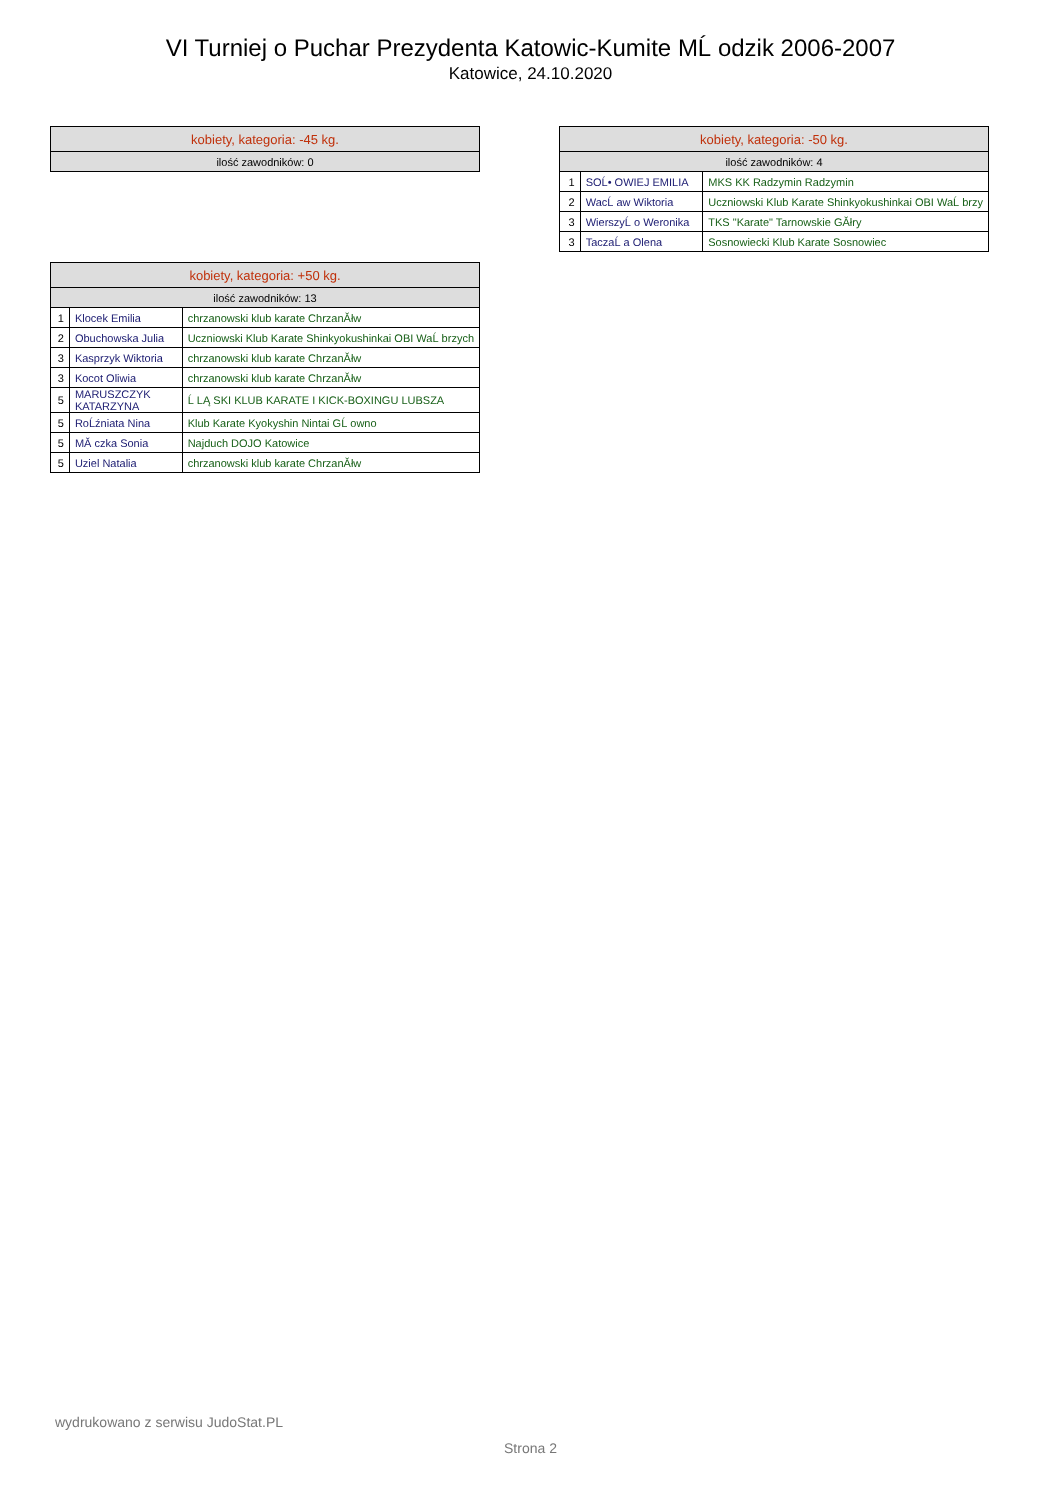VI Turniej o Puchar Prezydenta Katowic-Kumite MĹ odzik 2006-2007
Katowice, 24.10.2020
| kobiety, kategoria: -45 kg. |
| --- |
| ilość zawodników: 0 |
| kobiety, kategoria: +50 kg. | | |
| --- | --- | --- |
| ilość zawodników: 13 | | |
| 1 | Klocek Emilia | chrzanowski klub karate ChrzanĂłw |
| 2 | Obuchowska Julia | Uczniowski Klub Karate Shinkyokushinkai OBI WaĹ brzych |
| 3 | Kasprzyk Wiktoria | chrzanowski klub karate ChrzanĂłw |
| 3 | Kocot Oliwia | chrzanowski klub karate ChrzanĂłw |
| 5 | MARUSZCZYK KATARZYNA | Ĺ LĄ SKI KLUB KARATE I KICK-BOXINGU LUBSZA |
| 5 | RoĹźniata Nina | Klub Karate Kyokyshin Nintai GĹ owno |
| 5 | MĂ czka Sonia | Najduch DOJO Katowice |
| 5 | Uziel Natalia | chrzanowski klub karate ChrzanĂłw |
| kobiety, kategoria: -50 kg. | | |
| --- | --- | --- |
| ilość zawodników: 4 | | |
| 1 | SOĹ• OWIEJ EMILIA | MKS KK Radzymin Radzymin |
| 2 | WacĹ aw Wiktoria | Uczniowski Klub Karate Shinkyokushinkai OBI WaĹ brzy |
| 3 | WierszyĹ o Weronika | TKS "Karate" Tarnowskie GĂłry |
| 3 | TaczaĹ a Olena | Sosnowiecki Klub Karate Sosnowiec |
wydrukowano z serwisu JudoStat.PL
Strona 2